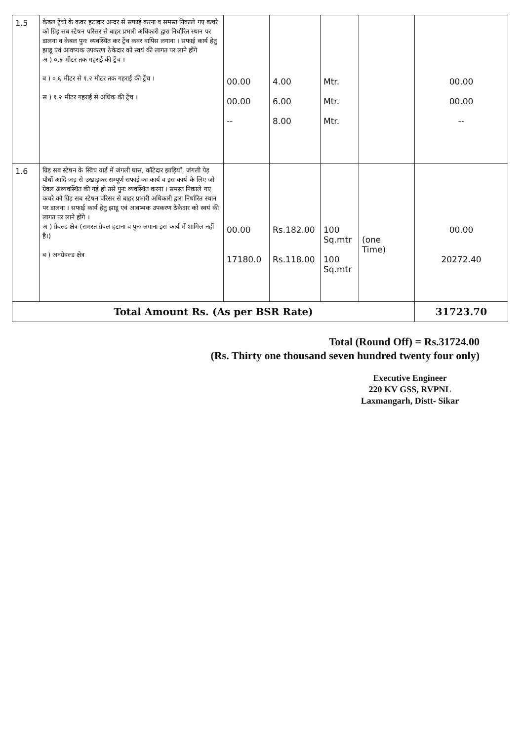| 1.5 | केबल ट्रेंचो के कवर हटाकर अन्दर से सफाई करना व समस्त निकाले गए कचरे को ग्रिड़ सब स्टेषन परिसर से बाहर प्रभारी अधिकारी द्वारा निर्धारित स्थान पर डालना व केबल पुनः व्यवस्थित कर ट्रेंच कवर वापिस लगाना । सफाई कार्य हेतु झाडू एवं आवष्यक उपकरण ठेकेदार को स्वयं की लागत पर लाने होंगे अ ) ०.६ मीटर तक गहराई की ट्रेंच । ब ) ०.६ मीटर से १.२ मीटर तक गहराई की ट्रेंच । स ) १.२ मीटर गहराई से अधिक की ट्रेंच । | 00.00 00.00 -- | 4.00 6.00 8.00 | Mtr. Mtr. Mtr. | | 00.00 00.00 -- |
| 1.6 | ग्रिड़ सब स्टेषन के स्विच यार्ड में जंगली घास, कॉटेदार झाड़ियॉ, जंगली पेड़ पौधों आदि जड़ से उखाड़कर सम्पूर्ण सफाई का कार्य व इस कार्य के लिए जो ग्रेवल अव्यवस्थित की गई हो उसे पुनः व्यवस्थित करना । समस्त निकाले गए कचरे को ग्रिड़ सब स्टेषन परिसर से बाहर प्रभारी अधिकारी द्वारा निर्धारित स्थान पर डालना । सफाई कार्य हेतु झाडू एवं आवष्यक उपकरण ठेकेदार को स्वयं की लागत पर लाने होंगे । अ ) ग्रेवल्ड क्षेत्र (समस्त ग्रेवल हटाना व पुनः लगाना इस कार्य में शामिल नहीं है।) ब ) अनग्रेवल्ड क्षेत्र | 00.00 17180.0 | Rs.182.00 Rs.118.00 | 100 Sq.mtr 100 Sq.mtr | (one Time) | 00.00 20272.40 |
| Total Amount Rs. (As per BSR Rate) | | | | | | 31723.70 |
Total (Round Off) = Rs.31724.00
(Rs. Thirty one thousand seven hundred twenty four only)
Executive Engineer
220 KV GSS, RVPNL
Laxmangarh, Distt- Sikar